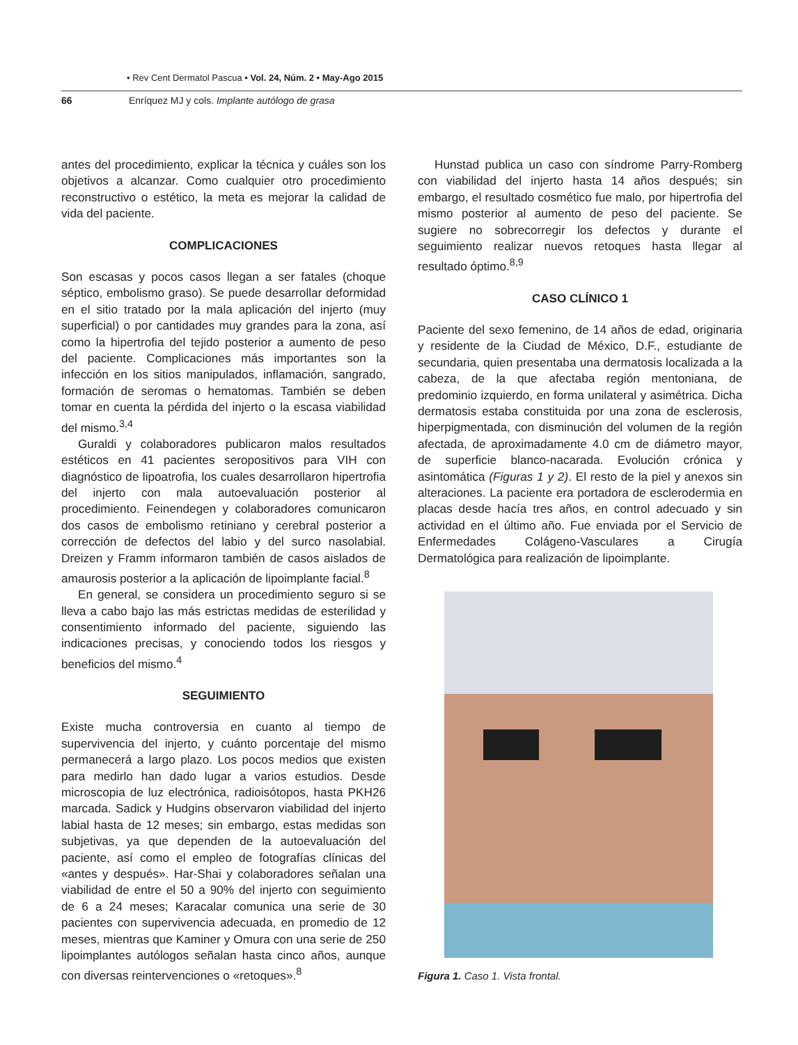• Rev Cent Dermatol Pascua • Vol. 24, Núm. 2 • May-Ago 2015
66 Enríquez MJ y cols. Implante autólogo de grasa
antes del procedimiento, explicar la técnica y cuáles son los objetivos a alcanzar. Como cualquier otro procedimiento reconstructivo o estético, la meta es mejorar la calidad de vida del paciente.
COMPLICACIONES
Son escasas y pocos casos llegan a ser fatales (choque séptico, embolismo graso). Se puede desarrollar deformidad en el sitio tratado por la mala aplicación del injerto (muy superficial) o por cantidades muy grandes para la zona, así como la hipertrofia del tejido posterior a aumento de peso del paciente. Complicaciones más importantes son la infección en los sitios manipulados, inflamación, sangrado, formación de seromas o hematomas. También se deben tomar en cuenta la pérdida del injerto o la escasa viabilidad del mismo.<sup>3,4</sup>
Guraldi y colaboradores publicaron malos resultados estéticos en 41 pacientes seropositivos para VIH con diagnóstico de lipoatrofia, los cuales desarrollaron hipertrofia del injerto con mala autoevaluación posterior al procedimiento. Feinendegen y colaboradores comunicaron dos casos de embolismo retiniano y cerebral posterior a corrección de defectos del labio y del surco nasolabial. Dreizen y Framm informaron también de casos aislados de amaurosis posterior a la aplicación de lipoimplante facial.<sup>8</sup>
En general, se considera un procedimiento seguro si se lleva a cabo bajo las más estrictas medidas de esterilidad y consentimiento informado del paciente, siguiendo las indicaciones precisas, y conociendo todos los riesgos y beneficios del mismo.<sup>4</sup>
SEGUIMIENTO
Existe mucha controversia en cuanto al tiempo de supervivencia del injerto, y cuánto porcentaje del mismo permanecerá a largo plazo. Los pocos medios que existen para medirlo han dado lugar a varios estudios. Desde microscopia de luz electrónica, radioisótopos, hasta PKH26 marcada. Sadick y Hudgins observaron viabilidad del injerto labial hasta de 12 meses; sin embargo, estas medidas son subjetivas, ya que dependen de la autoevaluación del paciente, así como el empleo de fotografías clínicas del «antes y después». Har-Shai y colaboradores señalan una viabilidad de entre el 50 a 90% del injerto con seguimiento de 6 a 24 meses; Karacalar comunica una serie de 30 pacientes con supervivencia adecuada, en promedio de 12 meses, mientras que Kaminer y Omura con una serie de 250 lipoimplantes autólogos señalan hasta cinco años, aunque con diversas reintervenciones o «retoques».<sup>8</sup>
Hunstad publica un caso con síndrome Parry-Romberg con viabilidad del injerto hasta 14 años después; sin embargo, el resultado cosmético fue malo, por hipertrofia del mismo posterior al aumento de peso del paciente. Se sugiere no sobrecorregir los defectos y durante el seguimiento realizar nuevos retoques hasta llegar al resultado óptimo.<sup>8,9</sup>
CASO CLÍNICO 1
Paciente del sexo femenino, de 14 años de edad, originaria y residente de la Ciudad de México, D.F., estudiante de secundaria, quien presentaba una dermatosis localizada a la cabeza, de la que afectaba región mentoniana, de predominio izquierdo, en forma unilateral y asimétrica. Dicha dermatosis estaba constituida por una zona de esclerosis, hiperpigmentada, con disminución del volumen de la región afectada, de aproximadamente 4.0 cm de diámetro mayor, de superficie blanco-nacarada. Evolución crónica y asintomática (Figuras 1 y 2). El resto de la piel y anexos sin alteraciones. La paciente era portadora de esclerodermia en placas desde hacía tres años, en control adecuado y sin actividad en el último año. Fue enviada por el Servicio de Enfermedades Colágeno-Vasculares a Cirugía Dermatológica para realización de lipoimplante.
Figura 1. Caso 1. Vista frontal.